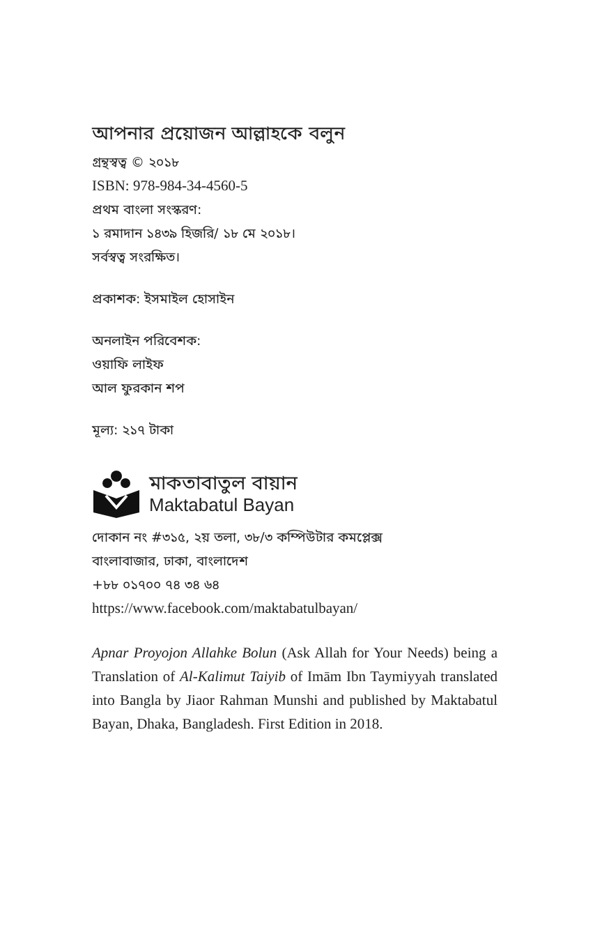আপনার প্রয়োজন আল্লাহকে বলুন
গ্রন্থস্বত্ব © ২০১৮
ISBN: 978-984-34-4560-5
প্রথম বাংলা সংস্করণ:
১ রমাদান ১৪৩৯ হিজরি/ ১৮ মে ২০১৮।
সর্বস্বত্ব সংরক্ষিত।
প্রকাশক: ইসমাইল হোসাইন
অনলাইন পরিবেশক:
ওয়াফি লাইফ
আল ফুরকান শপ
মূল্য: ২১৭ টাকা
মাকতাবাতুল বায়ান
Maktabatul Bayan
দোকান নং #৩১৫, ২য় তলা, ৩৮/৩ কম্পিউটার কমপ্লেক্স
বাংলাবাজার, ঢাকা, বাংলাদেশ
+৮৮ ০১৭০০ ৭৪ ৩৪ ৬৪
https://www.facebook.com/maktabatulbayan/
Apnar Proyojon Allahke Bolun (Ask Allah for Your Needs) being a Translation of Al-Kalimut Taiyib of Imām Ibn Taymiyyah translated into Bangla by Jiaor Rahman Munshi and published by Maktabatul Bayan, Dhaka, Bangladesh. First Edition in 2018.